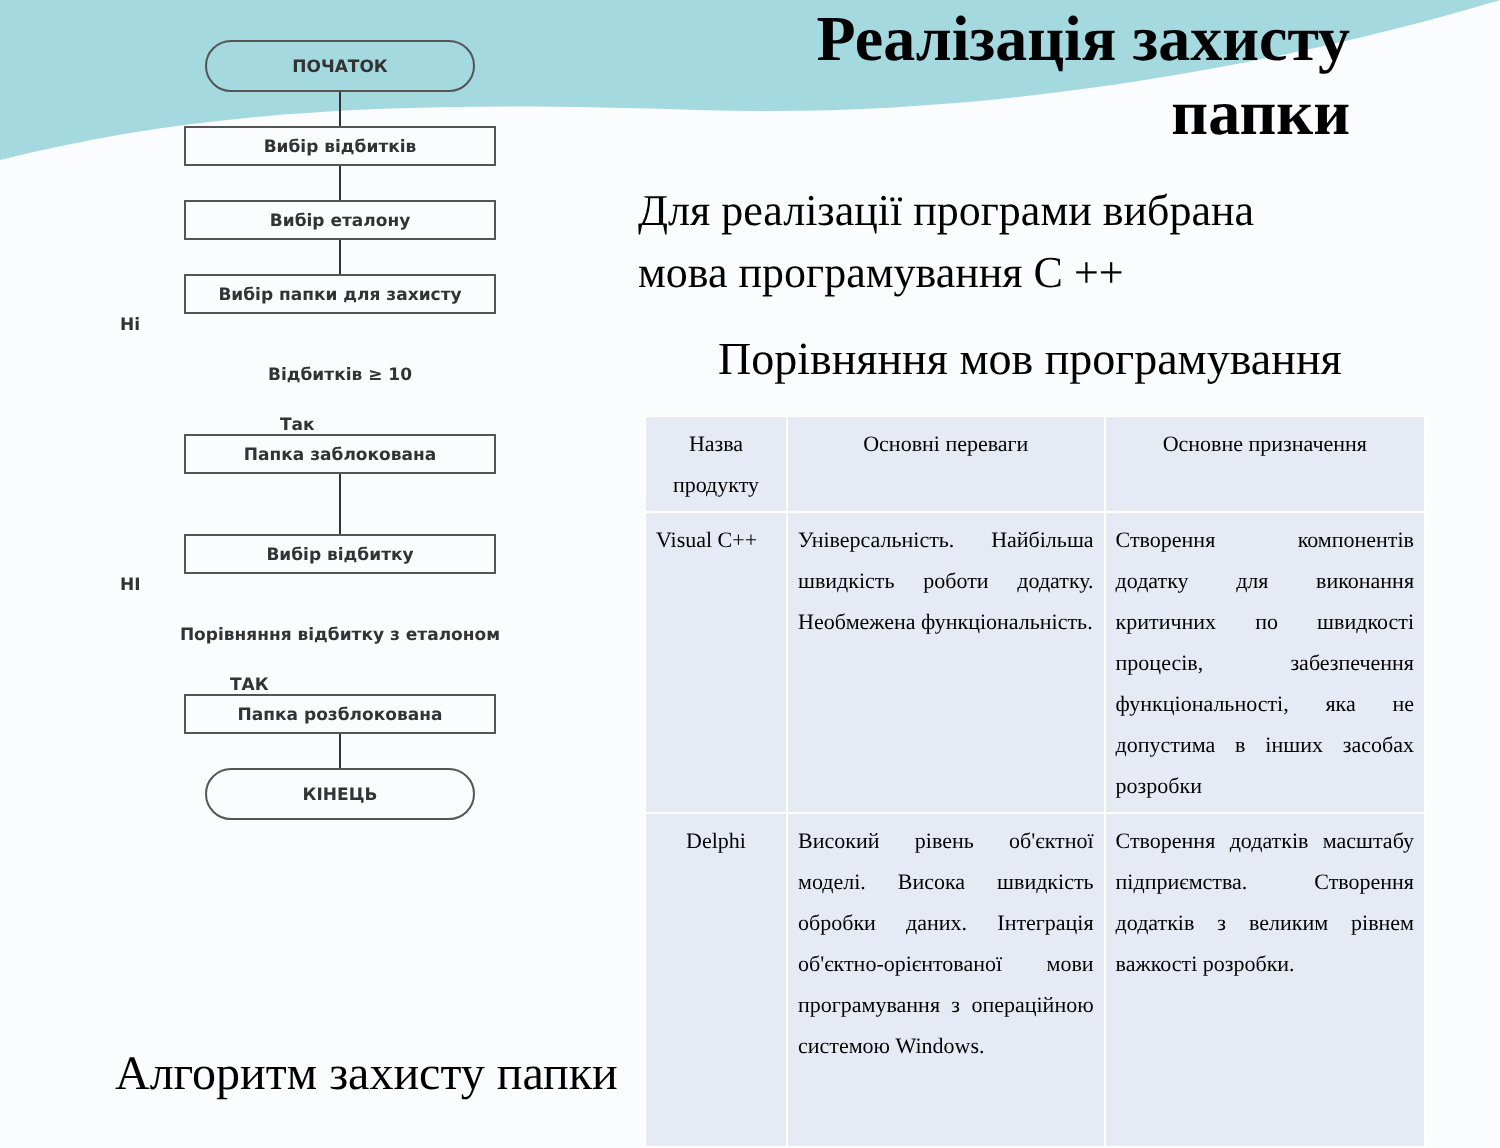ПОЧАТОК
Вибір відбитків
Вибір еталону
Вибір папки для захисту
Ні
Відбитків ≥ 10
Так
Папка заблокована
Вибір відбитку
НІ
Порівняння відбитку з еталоном
ТАК
Папка розблокована
КІНЕЦЬ
Реалізація захисту папки
Для реалізації програми вибрана
мова програмування С ++
Порівняння мов програмування
| Назва продукту | Основні переваги | Основне призначення |
| --- | --- | --- |
| Visual C++ | Універсальність. Найбільша швидкість роботи додатку. Необмежена функціональність. | Створення компонентів додатку для виконання критичних по швидкості процесів, забезпечення функціональності, яка не допустима в інших засобах розробки |
| Delphi | Високий рівень об'єктної моделі. Висока швидкість обробки даних. Інтеграція об'єктно-орієнтованої мови програмування з операційною системою Windows. | Створення додатків масштабу підприємства. Створення додатків з великим рівнем важкості розробки. |
Алгоритм захисту папки